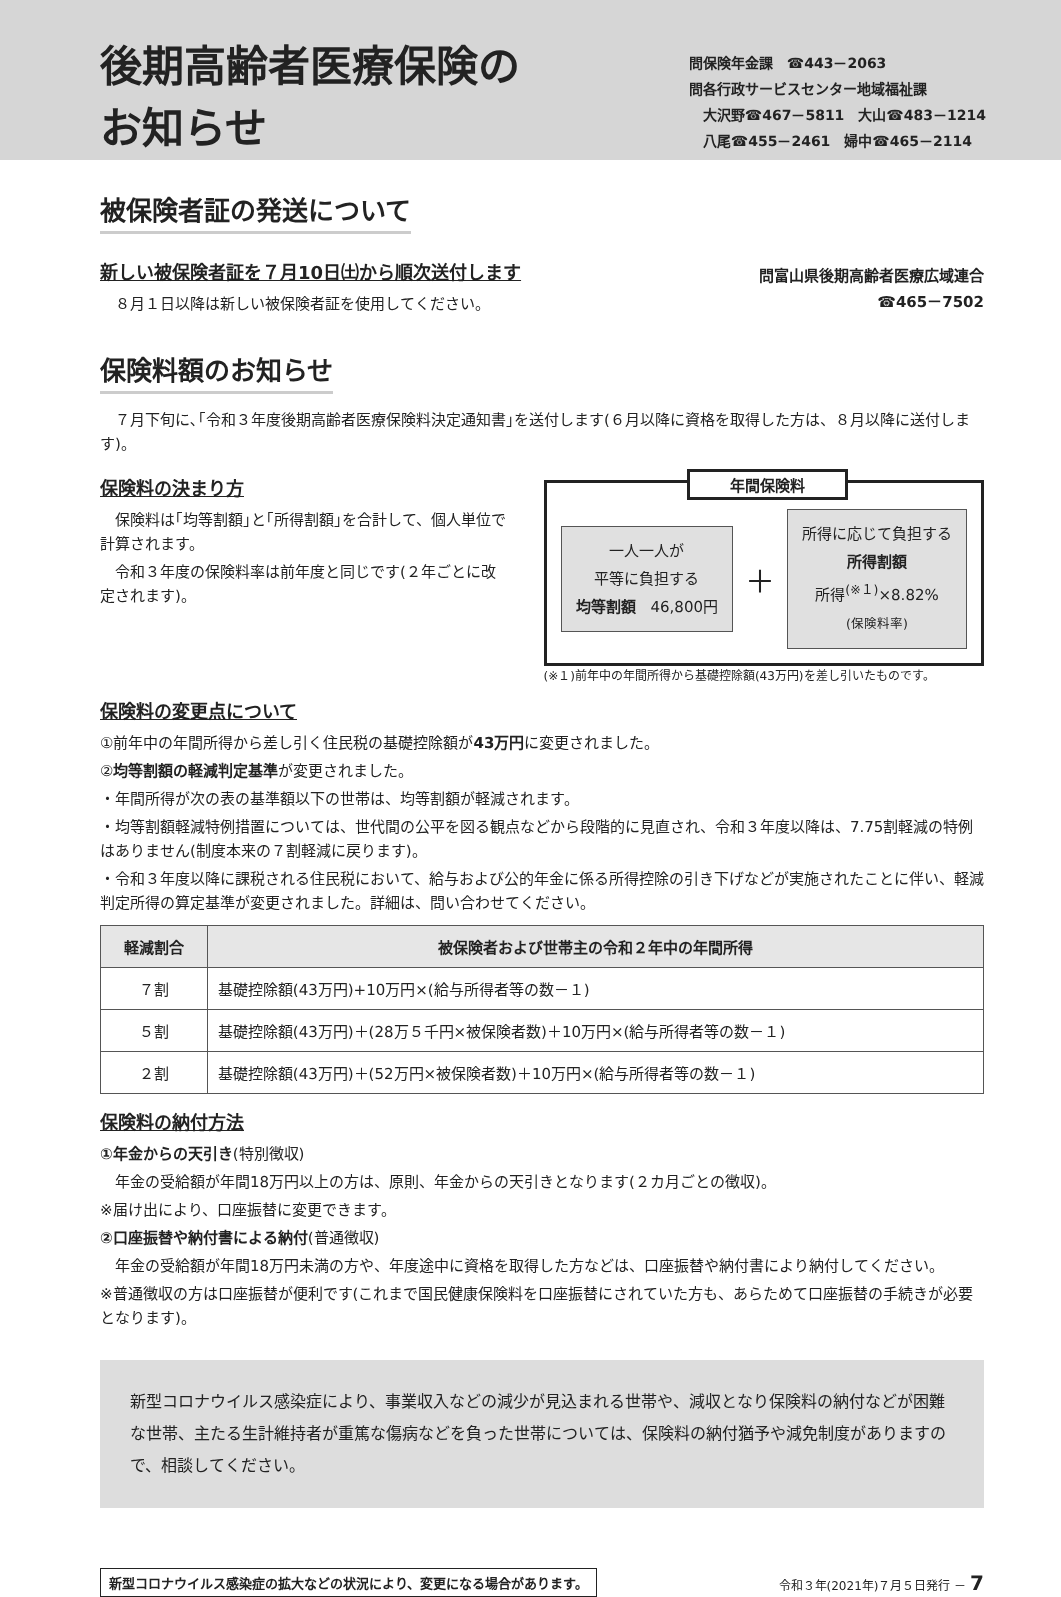後期高齢者医療保険の
お知らせ
問保険年金課　☎443－2063
問各行政サービスセンター地域福祉課
　大沢野☎467－5811　大山☎483－1214
　八尾☎455－2461　婦中☎465－2114
被保険者証の発送について
新しい被保険者証を７月10日㈯から順次送付します
　８月１日以降は新しい被保険者証を使用してください。
問富山県後期高齢者医療広域連合
☎465－7502
保険料額のお知らせ
　７月下旬に､｢令和３年度後期高齢者医療保険料決定通知書｣を送付します(６月以降に資格を取得した方は、８月以降に送付します)。
保険料の決まり方
　保険料は｢均等割額｣と｢所得割額｣を合計して、個人単位で計算されます。
　令和３年度の保険料率は前年度と同じです(２年ごとに改定されます)。
年間保険料
一人一人が
平等に負担する
均等割額　46,800円
＋
所得に応じて負担する
所得割額
所得<sup>(※１)</sup>×8.82%
(保険料率)
(※１)前年中の年間所得から基礎控除額(43万円)を差し引いたものです。
保険料の変更点について
①前年中の年間所得から差し引く住民税の基礎控除額が43万円に変更されました。
②均等割額の軽減判定基準が変更されました。
・年間所得が次の表の基準額以下の世帯は、均等割額が軽減されます。
・均等割額軽減特例措置については、世代間の公平を図る観点などから段階的に見直され、令和３年度以降は、7.75割軽減の特例はありません(制度本来の７割軽減に戻ります)。
・令和３年度以降に課税される住民税において、給与および公的年金に係る所得控除の引き下げなどが実施されたことに伴い、軽減判定所得の算定基準が変更されました。詳細は、問い合わせてください。
| 軽減割合 | 被保険者および世帯主の令和２年中の年間所得 |
| --- | --- |
| ７割 | 基礎控除額(43万円)+10万円×(給与所得者等の数－１) |
| ５割 | 基礎控除額(43万円)＋(28万５千円×被保険者数)＋10万円×(給与所得者等の数－１) |
| ２割 | 基礎控除額(43万円)＋(52万円×被保険者数)＋10万円×(給与所得者等の数－１) |
保険料の納付方法
①年金からの天引き(特別徴収)
　年金の受給額が年間18万円以上の方は、原則、年金からの天引きとなります(２カ月ごとの徴収)。
※届け出により、口座振替に変更できます。
②口座振替や納付書による納付(普通徴収)
　年金の受給額が年間18万円未満の方や、年度途中に資格を取得した方などは、口座振替や納付書により納付してください。
※普通徴収の方は口座振替が便利です(これまで国民健康保険料を口座振替にされていた方も、あらためて口座振替の手続きが必要となります)。
新型コロナウイルス感染症により、事業収入などの減少が見込まれる世帯や、減収となり保険料の納付などが困難な世帯、主たる生計維持者が重篤な傷病などを負った世帯については、保険料の納付猶予や減免制度がありますので、相談してください。
新型コロナウイルス感染症の拡大などの状況により、変更になる場合があります。
令和３年(2021年)７月５日発行 － 7